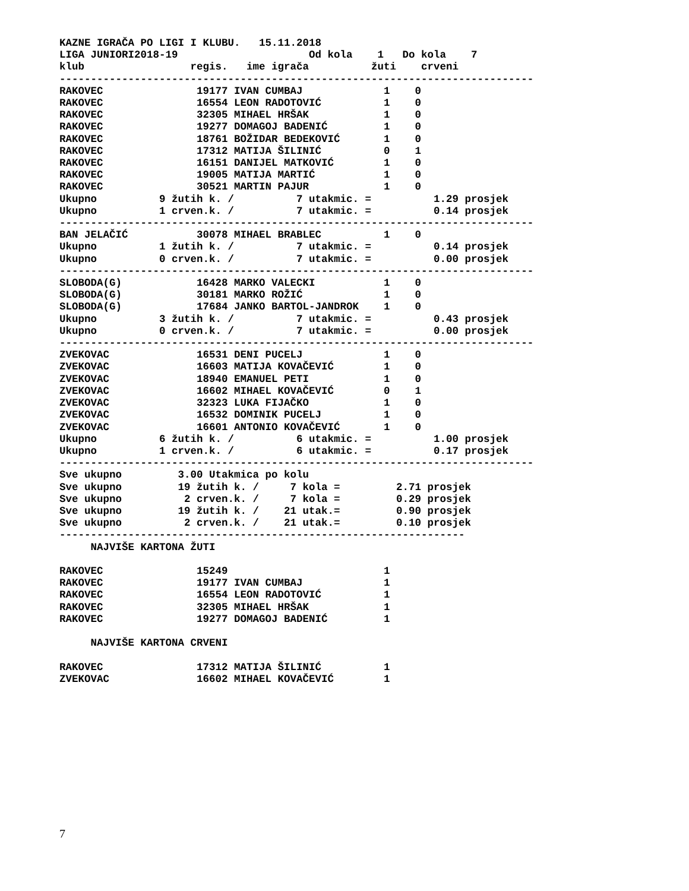KAZNE IGRAČA PO LIGI I KLUBU.   15.11.2018
LIGA JUNIORI2018-19                     Od kola    1   Do kola    7
klub                 regis.   ime igrača          žuti    crveni
----------------------------------------------------------------------------
RAKOVEC               19177 IVAN CUMBAJ             1    0
RAKOVEC               16554 LEON RADOTOVIĆ          1    0
RAKOVEC               32305 MIHAEL HRŠAK            1    0
RAKOVEC               19277 DOMAGOJ BADENIĆ         1    0
RAKOVEC               18761 BOŽIDAR BEDEKOVIĆ       1    0
RAKOVEC               17312 MATIJA ŠILINIĆ          0    1
RAKOVEC               16151 DANIJEL MATKOVIĆ        1    0
RAKOVEC               19005 MATIJA MARTIĆ           1    0
RAKOVEC               30521 MARTIN PAJUR            1    0
Ukupno          9 žutih k. /          7 utakmic. =          1.29 prosjek
Ukupno          1 crven.k. /          7 utakmic. =          0.14 prosjek
----------------------------------------------------------------------------
BAN JELAČIĆ           30078 MIHAEL BRABLEC          1    0
Ukupno          1 žutih k. /          7 utakmic. =          0.14 prosjek
Ukupno          0 crven.k. /          7 utakmic. =          0.00 prosjek
----------------------------------------------------------------------------
SLOBODA(G)            16428 MARKO VALECKI           1    0
SLOBODA(G)            30181 MARKO ROŽIĆ             1    0
SLOBODA(G)            17684 JANKO BARTOL-JANDROK    1    0
Ukupno          3 žutih k. /          7 utakmic. =          0.43 prosjek
Ukupno          0 crven.k. /          7 utakmic. =          0.00 prosjek
----------------------------------------------------------------------------
ZVEKOVAC              16531 DENI PUCELJ             1    0
ZVEKOVAC              16603 MATIJA KOVAČEVIĆ        1    0
ZVEKOVAC              18940 EMANUEL PETI            1    0
ZVEKOVAC              16602 MIHAEL KOVAČEVIĆ        0    1
ZVEKOVAC              32323 LUKA FIJAČKO            1    0
ZVEKOVAC              16532 DOMINIK PUCELJ          1    0
ZVEKOVAC              16601 ANTONIO KOVAČEVIĆ       1    0
Ukupno          6 žutih k. /          6 utakmic. =          1.00 prosjek
Ukupno          1 crven.k. /          6 utakmic. =          0.17 prosjek
----------------------------------------------------------------------------
Sve ukupno         3.00 Utakmica po kolu
Sve ukupno         19 žutih k. /     7 kola =         2.71 prosjek
Sve ukupno          2 crven.k. /     7 kola =         0.29 prosjek
Sve ukupno         19 žutih k. /    21 utak.=         0.90 prosjek
Sve ukupno          2 crven.k. /    21 utak.=         0.10 prosjek
-----------------------------------------------------------------
     NAJVIŠE KARTONA ŽUTI

RAKOVEC               15249                         1
RAKOVEC               19177 IVAN CUMBAJ             1
RAKOVEC               16554 LEON RADOTOVIĆ          1
RAKOVEC               32305 MIHAEL HRŠAK            1
RAKOVEC               19277 DOMAGOJ BADENIĆ         1

     NAJVIŠE KARTONA CRVENI

RAKOVEC               17312 MATIJA ŠILINIĆ          1
ZVEKOVAC              16602 MIHAEL KOVAČEVIĆ        1
7